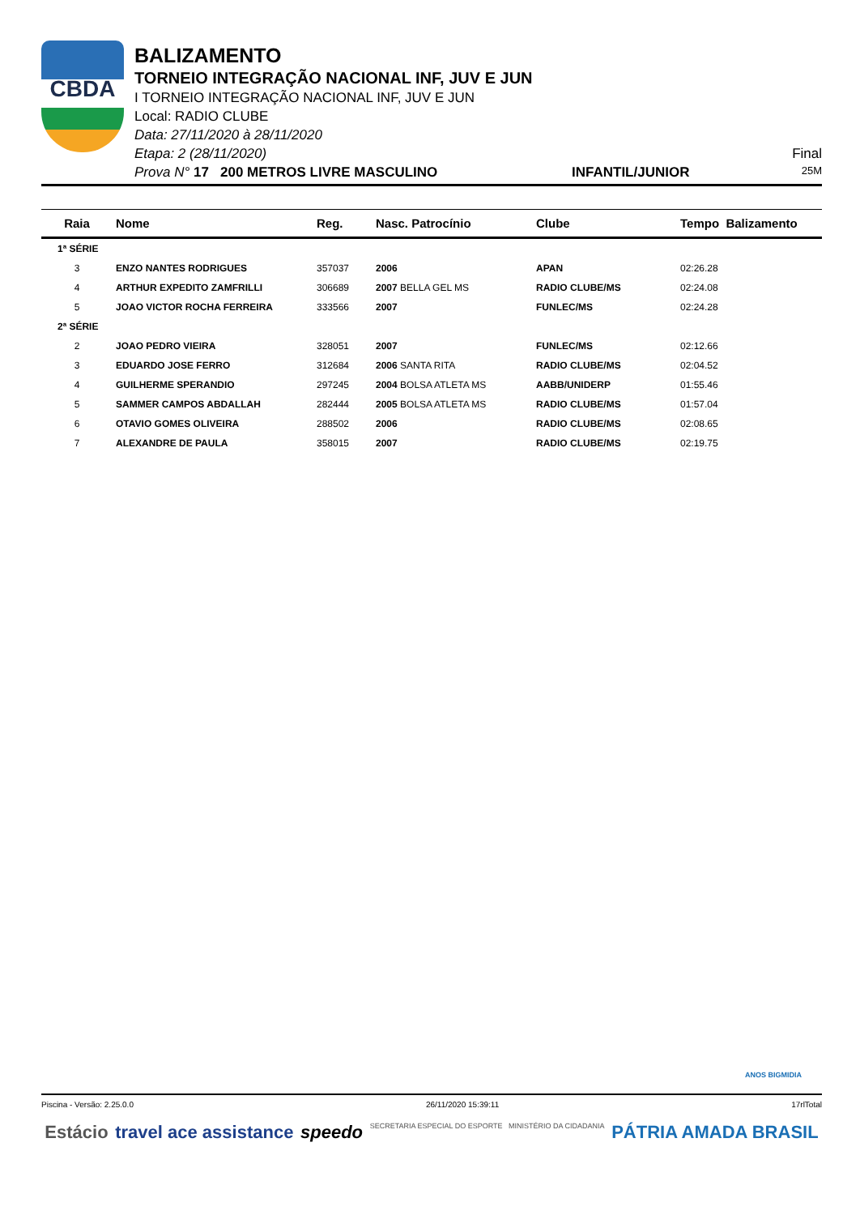CBDA
BALIZAMENTO
TORNEIO INTEGRAÇÃO NACIONAL INF, JUV E JUN
I TORNEIO INTEGRAÇÃO NACIONAL INF, JUV E JUN
Local: RADIO CLUBE
Data: 27/11/2020 à 28/11/2020
Etapa: 2 (28/11/2020) Final
Prova N° 17 200 METROS LIVRE MASCULINO INFANTIL/JUNIOR 25M
| Raia | Nome | Reg. | Nasc. Patrocínio | Clube | Tempo Balizamento |
| --- | --- | --- | --- | --- | --- |
| 1ª SÉRIE | | | | | |
| 3 | ENZO NANTES RODRIGUES | 357037 | 2006 | APAN | 02:26.28 |
| 4 | ARTHUR EXPEDITO ZAMFRILLI | 306689 | 2007 BELLA GEL MS | RADIO CLUBE/MS | 02:24.08 |
| 5 | JOAO VICTOR ROCHA FERREIRA | 333566 | 2007 | FUNLEC/MS | 02:24.28 |
| 2ª SÉRIE | | | | | |
| 2 | JOAO PEDRO VIEIRA | 328051 | 2007 | FUNLEC/MS | 02:12.66 |
| 3 | EDUARDO JOSE FERRO | 312684 | 2006 SANTA RITA | RADIO CLUBE/MS | 02:04.52 |
| 4 | GUILHERME SPERANDIO | 297245 | 2004 BOLSA ATLETA MS | AABB/UNIDERP | 01:55.46 |
| 5 | SAMMER CAMPOS ABDALLAH | 282444 | 2005 BOLSA ATLETA MS | RADIO CLUBE/MS | 01:57.04 |
| 6 | OTAVIO GOMES OLIVEIRA | 288502 | 2006 | RADIO CLUBE/MS | 02:08.65 |
| 7 | ALEXANDRE DE PAULA | 358015 | 2007 | RADIO CLUBE/MS | 02:19.75 |
ANOS BIGMIDIA
Piscina - Versão: 2.25.0.0 26/11/2020 15:39:11 17rlTotal
Estácio travel ace assistance speedo SECRETARIA ESPECIAL DO ESPORTE MINISTÉRIO DA CIDADANIA PÁTRIA AMADA BRASIL